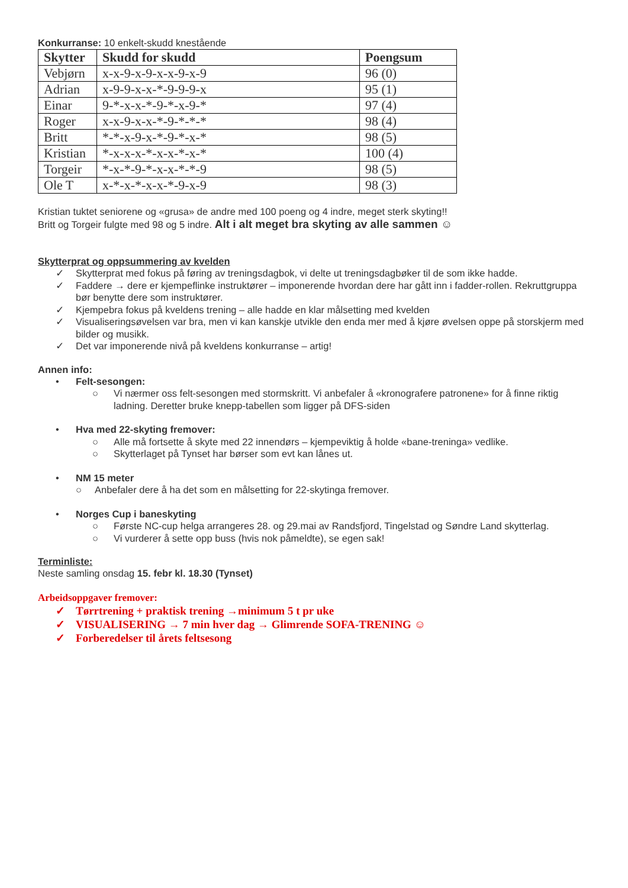Konkurranse: 10 enkelt-skudd knestående
| Skytter | Skudd for skudd | Poengsum |
| --- | --- | --- |
| Vebjørn | x-x-9-x-9-x-x-9-x-9 | 96 (0) |
| Adrian | x-9-9-x-x-*-9-9-9-x | 95 (1) |
| Einar | 9-*-x-x-*-9-*-x-9-* | 97 (4) |
| Roger | x-x-9-x-x-*-9-*-*-* | 98 (4) |
| Britt | *-*-x-9-x-*-9-*-x-* | 98 (5) |
| Kristian | *-x-x-x-*-x-x-*-x-* | 100 (4) |
| Torgeir | *-x-*-9-*-x-x-*-*-9 | 98 (5) |
| Ole T | x-*-x-*-x-x-*-9-x-9 | 98 (3) |
Kristian tuktet seniorene og «grusa» de andre med 100 poeng og 4 indre, meget sterk skyting!!
Britt og Torgeir fulgte med 98 og 5 indre. Alt i alt meget bra skyting av alle sammen ☺
Skytterprat og oppsummering av kvelden
✓ Skytterprat med fokus på føring av treningsdagbok, vi delte ut treningsdagbøker til de som ikke hadde.
✓ Faddere → dere er kjempeflinke instruktører – imponerende hvordan dere har gått inn i fadder-rollen. Rekruttgruppa bør benytte dere som instruktører.
✓ Kjempebra fokus på kveldens trening – alle hadde en klar målsetting med kvelden
✓ Visualiseringsøvelsen var bra, men vi kan kanskje utvikle den enda mer med å kjøre øvelsen oppe på storskjerm med bilder og musikk.
✓ Det var imponerende nivå på kveldens konkurranse – artig!
Annen info:
• Felt-sesongen:
○ Vi nærmer oss felt-sesongen med stormskritt. Vi anbefaler å «kronografere patronene» for å finne riktig ladning. Deretter bruke knepp-tabellen som ligger på DFS-siden
• Hva med 22-skyting fremover:
○ Alle må fortsette å skyte med 22 innendørs – kjempeviktig å holde «bane-treninga» vedlike.
○ Skytterlaget på Tynset har børser som evt kan lånes ut.
• NM 15 meter
○ Anbefaler dere å ha det som en målsetting for 22-skytinga fremover.
• Norges Cup i baneskyting
○ Første NC-cup helga arrangeres 28. og 29.mai av Randsfjord, Tingelstad og Søndre Land skytterlag.
○ Vi vurderer å sette opp buss (hvis nok påmeldte), se egen sak!
Terminliste:
Neste samling onsdag 15. febr kl. 18.30 (Tynset)
Arbeidsoppgaver fremover:
✓ Tørrtrening + praktisk trening →minimum 5 t pr uke
✓ VISUALISERING → 7 min hver dag → Glimrende SOFA-TRENING ☺
✓ Forberedelser til årets feltsesong